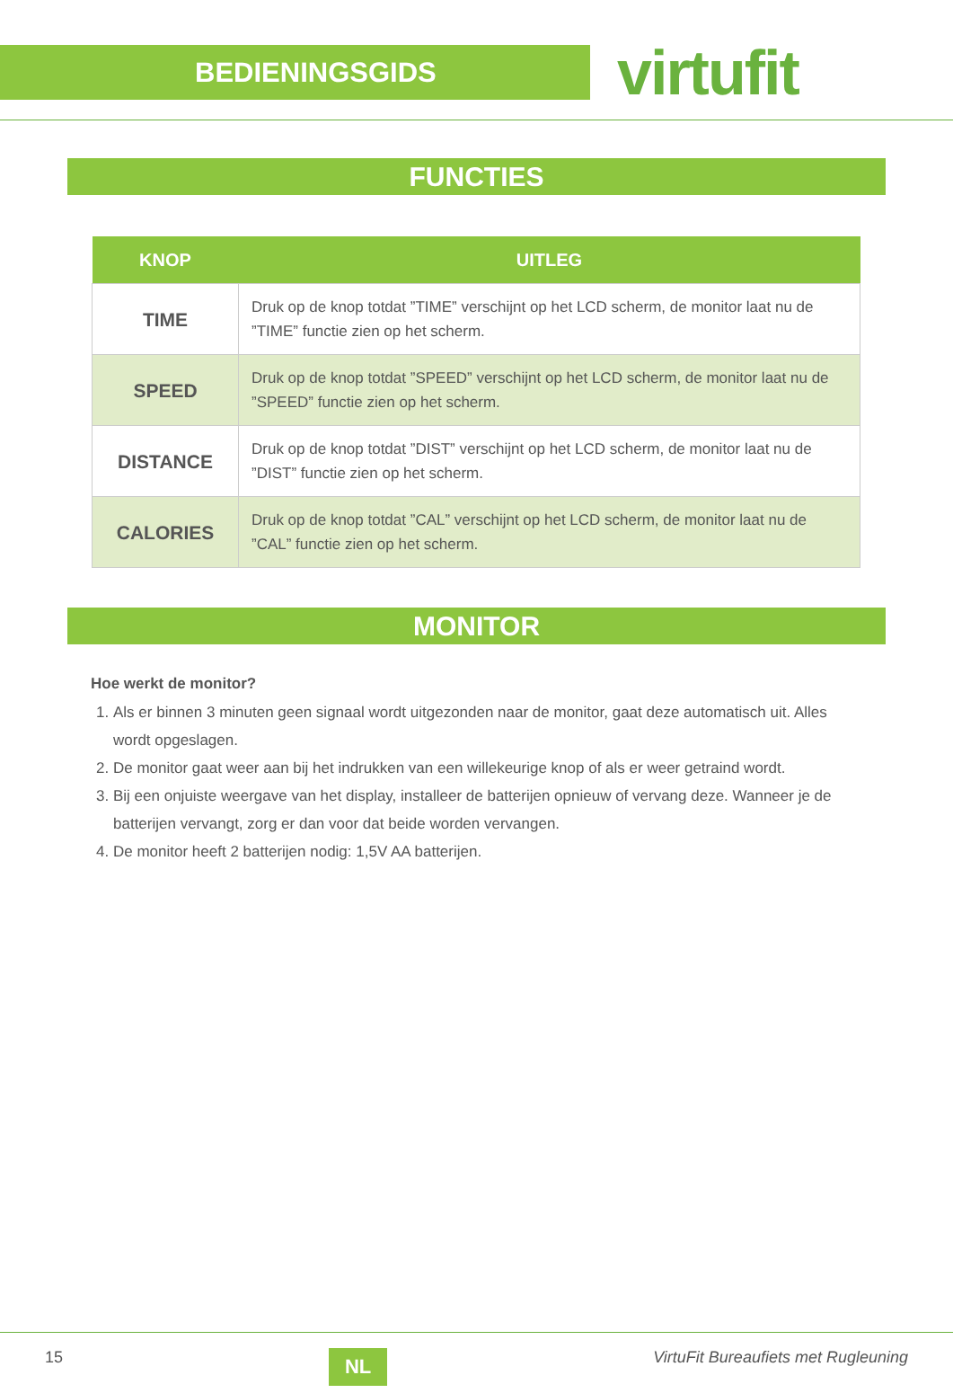BEDIENINGSGIDS
virtufit
FUNCTIES
| KNOP | UITLEG |
| --- | --- |
| TIME | Druk op de knop totdat ”TIME” verschijnt op het LCD scherm, de monitor laat nu de ”TIME” functie zien op het scherm. |
| SPEED | Druk op de knop totdat ”SPEED” verschijnt op het LCD scherm, de monitor laat nu de ”SPEED” functie zien op het scherm. |
| DISTANCE | Druk op de knop totdat ”DIST” verschijnt op het LCD scherm, de monitor laat nu de ”DIST” functie zien op het scherm. |
| CALORIES | Druk op de knop totdat ”CAL” verschijnt op het LCD scherm, de monitor laat nu de ”CAL” functie zien op het scherm. |
MONITOR
Hoe werkt de monitor?
1. Als er binnen 3 minuten geen signaal wordt uitgezonden naar de monitor, gaat deze automatisch uit. Alles wordt opgeslagen.
2. De monitor gaat weer aan bij het indrukken van een willekeurige knop of als er weer getraind wordt.
3. Bij een onjuiste weergave van het display, installeer de batterijen opnieuw of vervang deze. Wanneer je de batterijen vervangt, zorg er dan voor dat beide worden vervangen.
4. De monitor heeft 2 batterijen nodig: 1,5V AA batterijen.
15 NL VirtuFit Bureaufiets met Rugleuning